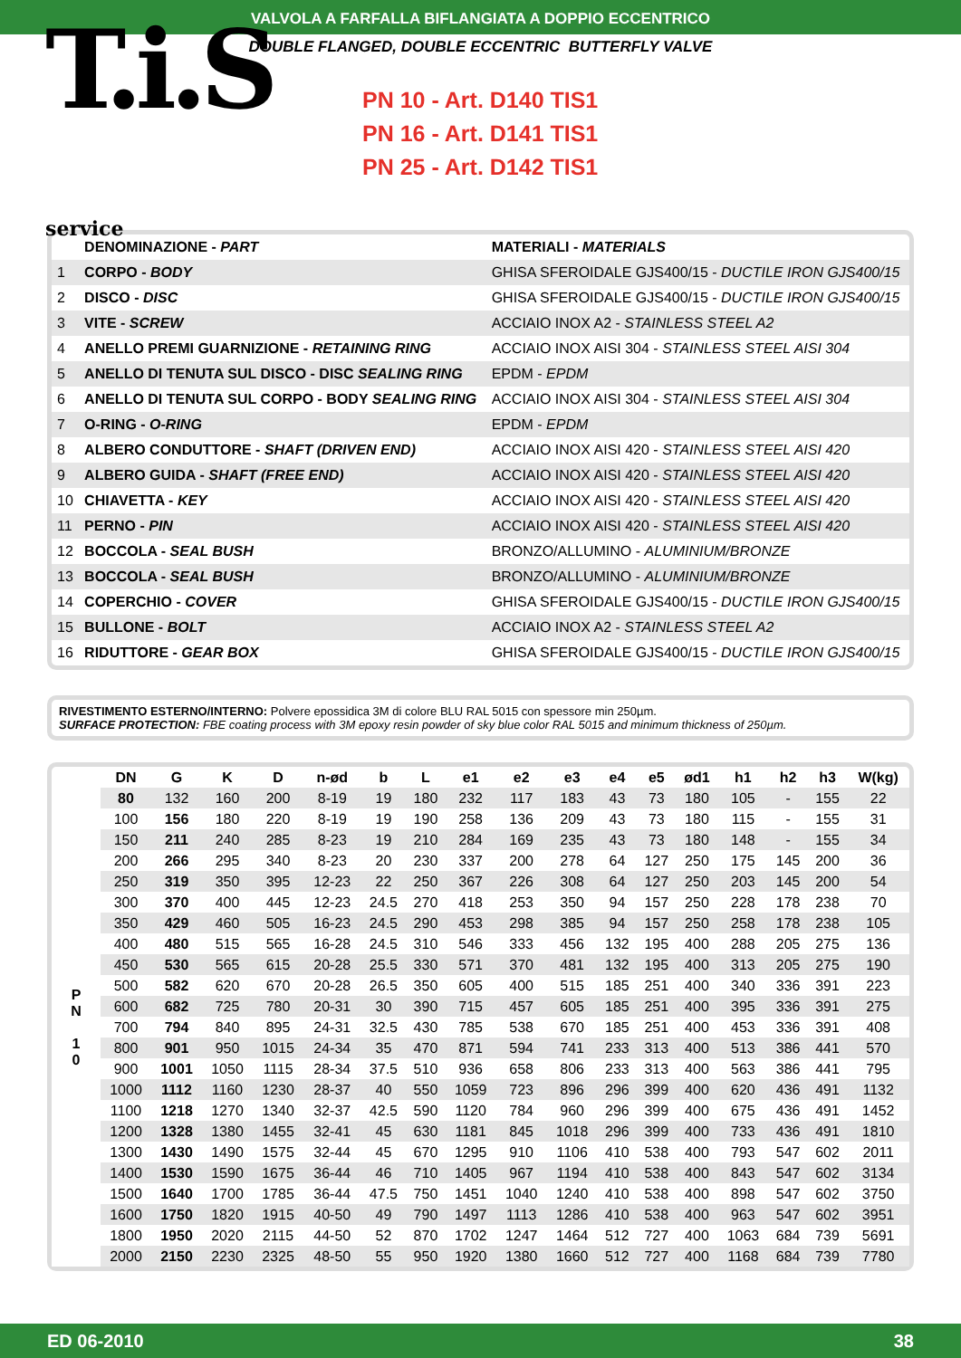VALVOLA A FARFALLA BIFLANGIATA A DOPPIO ECCENTRICO
DOUBLE FLANGED, DOUBLE ECCENTRIC BUTTERFLY VALVE
T.i.S service
PN 10 - Art. D140 TIS1
PN 16 - Art. D141 TIS1
PN 25 - Art. D142 TIS1
| | DENOMINAZIONE - PART | MATERIALI - MATERIALS |
| 1 | CORPO - BODY | GHISA SFEROIDALE GJS400/15 - DUCTILE IRON GJS400/15 |
| 2 | DISCO - DISC | GHISA SFEROIDALE GJS400/15 - DUCTILE IRON GJS400/15 |
| 3 | VITE - SCREW | ACCIAIO INOX A2 - STAINLESS STEEL A2 |
| 4 | ANELLO PREMI GUARNIZIONE - RETAINING RING | ACCIAIO INOX AISI 304 - STAINLESS STEEL AISI 304 |
| 5 | ANELLO DI TENUTA SUL DISCO - DISC SEALING RING | EPDM - EPDM |
| 6 | ANELLO DI TENUTA SUL CORPO - BODY SEALING RING | ACCIAIO INOX AISI 304 - STAINLESS STEEL AISI 304 |
| 7 | O-RING - O-RING | EPDM - EPDM |
| 8 | ALBERO CONDUTTORE - SHAFT (DRIVEN END) | ACCIAIO INOX AISI 420 - STAINLESS STEEL AISI 420 |
| 9 | ALBERO GUIDA - SHAFT (FREE END) | ACCIAIO INOX AISI 420 - STAINLESS STEEL AISI 420 |
| 10 | CHIAVETTA - KEY | ACCIAIO INOX AISI 420 - STAINLESS STEEL AISI 420 |
| 11 | PERNO - PIN | ACCIAIO INOX AISI 420 - STAINLESS STEEL AISI 420 |
| 12 | BOCCOLA - SEAL BUSH | BRONZO/ALLUMINO - ALUMINIUM/BRONZE |
| 13 | BOCCOLA - SEAL BUSH | BRONZO/ALLUMINO - ALUMINIUM/BRONZE |
| 14 | COPERCHIO - COVER | GHISA SFEROIDALE GJS400/15 - DUCTILE IRON GJS400/15 |
| 15 | BULLONE - BOLT | ACCIAIO INOX A2 - STAINLESS STEEL A2 |
| 16 | RIDUTTORE - GEAR BOX | GHISA SFEROIDALE GJS400/15 - DUCTILE IRON GJS400/15 |
RIVESTIMENTO ESTERNO/INTERNO: Polvere epossidica 3M di colore BLU RAL 5015 con spessore min 250µm.
SURFACE PROTECTION: FBE coating process with 3M epoxy resin powder of sky blue color RAL 5015 and minimum thickness of 250µm.
| | DN | G | K | D | n-ød | b | L | e1 | e2 | e3 | e4 | e5 | ød1 | h1 | h2 | h3 | W(kg) |
| --- | --- | --- | --- | --- | --- | --- | --- | --- | --- | --- | --- | --- | --- | --- | --- | --- | --- |
| P N 1 0 | 80 | 132 | 160 | 200 | 8-19 | 19 | 180 | 232 | 117 | 183 | 43 | 73 | 180 | 105 | - | 155 | 22 |
| | 100 | 156 | 180 | 220 | 8-19 | 19 | 190 | 258 | 136 | 209 | 43 | 73 | 180 | 115 | - | 155 | 31 |
| | 150 | 211 | 240 | 285 | 8-23 | 19 | 210 | 284 | 169 | 235 | 43 | 73 | 180 | 148 | - | 155 | 34 |
| | 200 | 266 | 295 | 340 | 8-23 | 20 | 230 | 337 | 200 | 278 | 64 | 127 | 250 | 175 | 145 | 200 | 36 |
| | 250 | 319 | 350 | 395 | 12-23 | 22 | 250 | 367 | 226 | 308 | 64 | 127 | 250 | 203 | 145 | 200 | 54 |
| | 300 | 370 | 400 | 445 | 12-23 | 24.5 | 270 | 418 | 253 | 350 | 94 | 157 | 250 | 228 | 178 | 238 | 70 |
| | 350 | 429 | 460 | 505 | 16-23 | 24.5 | 290 | 453 | 298 | 385 | 94 | 157 | 250 | 258 | 178 | 238 | 105 |
| | 400 | 480 | 515 | 565 | 16-28 | 24.5 | 310 | 546 | 333 | 456 | 132 | 195 | 400 | 288 | 205 | 275 | 136 |
| | 450 | 530 | 565 | 615 | 20-28 | 25.5 | 330 | 571 | 370 | 481 | 132 | 195 | 400 | 313 | 205 | 275 | 190 |
| | 500 | 582 | 620 | 670 | 20-28 | 26.5 | 350 | 605 | 400 | 515 | 185 | 251 | 400 | 340 | 336 | 391 | 223 |
| | 600 | 682 | 725 | 780 | 20-31 | 30 | 390 | 715 | 457 | 605 | 185 | 251 | 400 | 395 | 336 | 391 | 275 |
| | 700 | 794 | 840 | 895 | 24-31 | 32.5 | 430 | 785 | 538 | 670 | 185 | 251 | 400 | 453 | 336 | 391 | 408 |
| | 800 | 901 | 950 | 1015 | 24-34 | 35 | 470 | 871 | 594 | 741 | 233 | 313 | 400 | 513 | 386 | 441 | 570 |
| | 900 | 1001 | 1050 | 1115 | 28-34 | 37.5 | 510 | 936 | 658 | 806 | 233 | 313 | 400 | 563 | 386 | 441 | 795 |
| | 1000 | 1112 | 1160 | 1230 | 28-37 | 40 | 550 | 1059 | 723 | 896 | 296 | 399 | 400 | 620 | 436 | 491 | 1132 |
| | 1100 | 1218 | 1270 | 1340 | 32-37 | 42.5 | 590 | 1120 | 784 | 960 | 296 | 399 | 400 | 675 | 436 | 491 | 1452 |
| | 1200 | 1328 | 1380 | 1455 | 32-41 | 45 | 630 | 1181 | 845 | 1018 | 296 | 399 | 400 | 733 | 436 | 491 | 1810 |
| | 1300 | 1430 | 1490 | 1575 | 32-44 | 45 | 670 | 1295 | 910 | 1106 | 410 | 538 | 400 | 793 | 547 | 602 | 2011 |
| | 1400 | 1530 | 1590 | 1675 | 36-44 | 46 | 710 | 1405 | 967 | 1194 | 410 | 538 | 400 | 843 | 547 | 602 | 3134 |
| | 1500 | 1640 | 1700 | 1785 | 36-44 | 47.5 | 750 | 1451 | 1040 | 1240 | 410 | 538 | 400 | 898 | 547 | 602 | 3750 |
| | 1600 | 1750 | 1820 | 1915 | 40-50 | 49 | 790 | 1497 | 1113 | 1286 | 410 | 538 | 400 | 963 | 547 | 602 | 3951 |
| | 1800 | 1950 | 2020 | 2115 | 44-50 | 52 | 870 | 1702 | 1247 | 1464 | 512 | 727 | 400 | 1063 | 684 | 739 | 5691 |
| | 2000 | 2150 | 2230 | 2325 | 48-50 | 55 | 950 | 1920 | 1380 | 1660 | 512 | 727 | 400 | 1168 | 684 | 739 | 7780 |
ED 06-2010 38